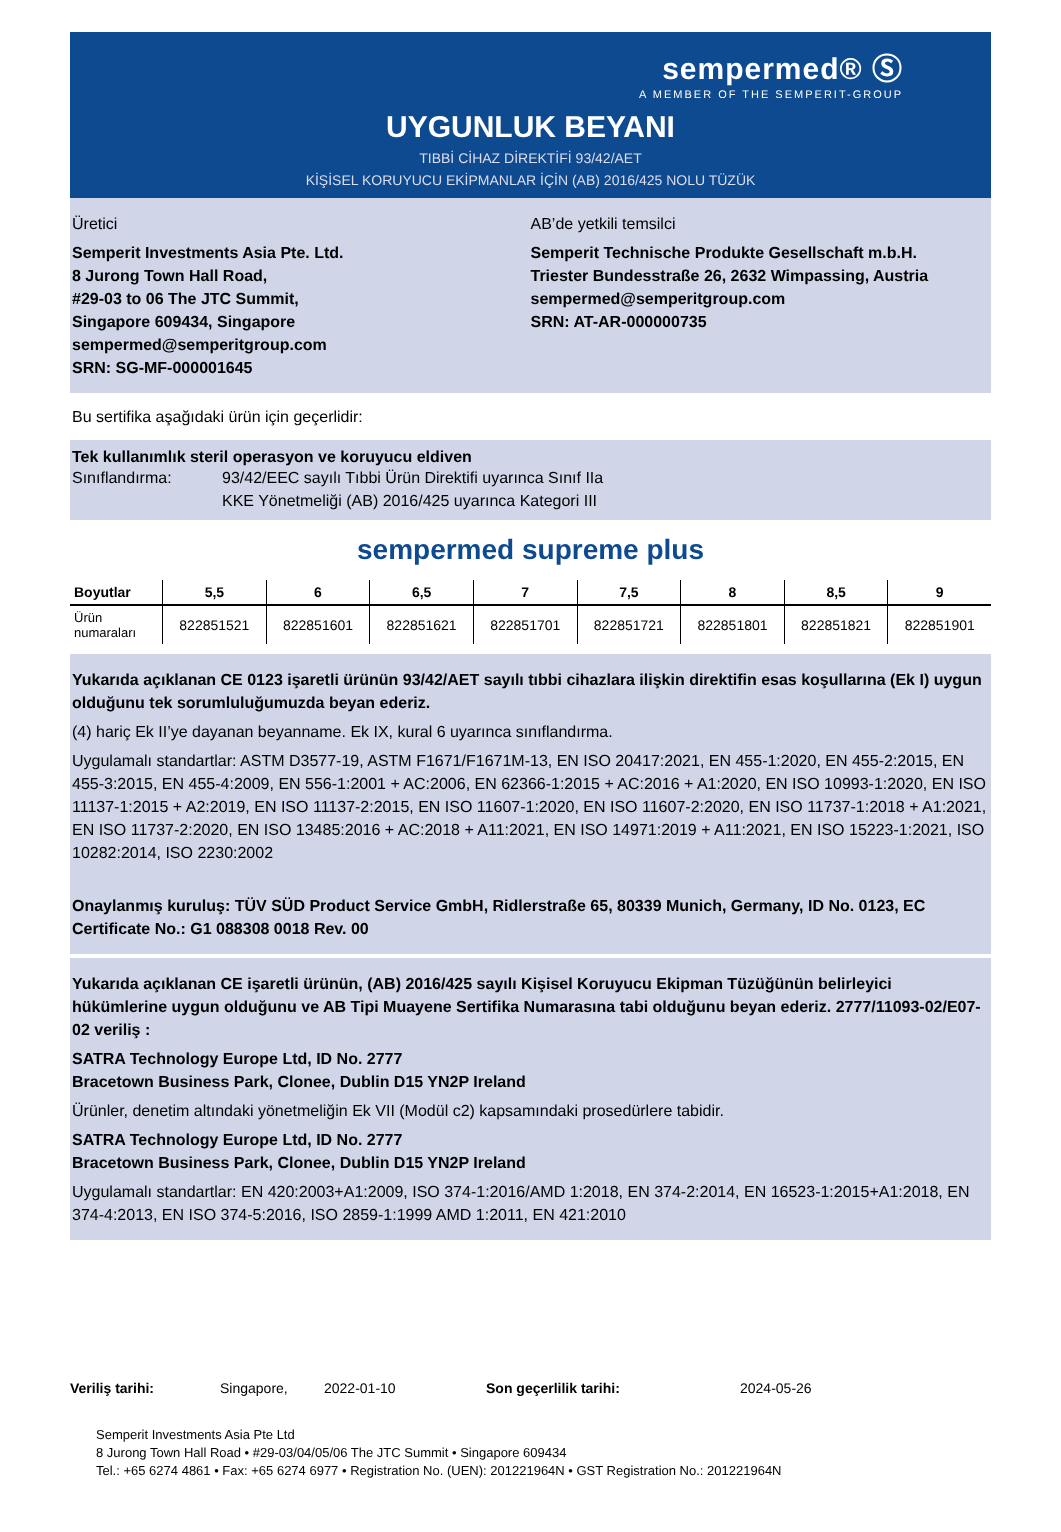sempermed® Ⓢ
A MEMBER OF THE SEMPERIT-GROUP
UYGUNLUK BEYANI
TIBBİ CİHAZ DİREKTİFİ 93/42/AET
KİŞİSEL KORUYUCU EKİPMANLAR İÇİN (AB) 2016/425 NOLU TÜZÜK
Üretici
Semperit Investments Asia Pte. Ltd.
8 Jurong Town Hall Road,
#29-03 to 06 The JTC Summit,
Singapore 609434, Singapore
sempermed@semperitgroup.com
SRN: SG-MF-000001645
AB’de yetkili temsilci
Semperit Technische Produkte Gesellschaft m.b.H.
Triester Bundesstraße 26, 2632 Wimpassing, Austria
sempermed@semperitgroup.com
SRN: AT-AR-000000735
Bu sertifika aşağıdaki ürün için geçerlidir:
Tek kullanımlık steril operasyon ve koruyucu eldiven
Sınıflandırma: 93/42/EEC sayılı Tıbbi Ürün Direktifi uyarınca Sınıf IIa
KKE Yönetmeliği (AB) 2016/425 uyarınca Kategori III
sempermed supreme plus
| Boyutlar | 5,5 | 6 | 6,5 | 7 | 7,5 | 8 | 8,5 | 9 |
| --- | --- | --- | --- | --- | --- | --- | --- | --- |
| Ürün numaraları | 822851521 | 822851601 | 822851621 | 822851701 | 822851721 | 822851801 | 822851821 | 822851901 |
Yukarıda açıklanan CE 0123 işaretli ürünün 93/42/AET sayılı tıbbi cihazlara ilişkin direktifin esas koşullarına (Ek I) uygun olduğunu tek sorumluluğumuzda beyan ederiz.
(4) hariç Ek II’ye dayanan beyanname. Ek IX, kural 6 uyarınca sınıflandırma.
Uygulamalı standartlar: ASTM D3577-19, ASTM F1671/F1671M-13, EN ISO 20417:2021, EN 455-1:2020, EN 455-2:2015, EN 455-3:2015, EN 455-4:2009, EN 556-1:2001 + AC:2006, EN 62366-1:2015 + AC:2016 + A1:2020, EN ISO 10993-1:2020, EN ISO 11137-1:2015 + A2:2019, EN ISO 11137-2:2015, EN ISO 11607-1:2020, EN ISO 11607-2:2020, EN ISO 11737-1:2018 + A1:2021, EN ISO 11737-2:2020, EN ISO 13485:2016 + AC:2018 + A11:2021, EN ISO 14971:2019 + A11:2021, EN ISO 15223-1:2021, ISO 10282:2014, ISO 2230:2002
Onaylanmış kuruluş: TÜV SÜD Product Service GmbH, Ridlerstraße 65, 80339 Munich, Germany, ID No. 0123, EC Certificate No.: G1 088308 0018 Rev. 00
Yukarıda açıklanan CE işaretli ürünün, (AB) 2016/425 sayılı Kişisel Koruyucu Ekipman Tüzüğünün belirleyici hükümlerine uygun olduğunu ve AB Tipi Muayene Sertifika Numarasına tabi olduğunu beyan ederiz. 2777/11093-02/E07-02 veriliş :
SATRA Technology Europe Ltd, ID No. 2777
Bracetown Business Park, Clonee, Dublin D15 YN2P Ireland
Ürünler, denetim altındaki yönetmeliğin Ek VII (Modül c2) kapsamındaki prosedürlere tabidir.
SATRA Technology Europe Ltd, ID No. 2777
Bracetown Business Park, Clonee, Dublin D15 YN2P Ireland
Uygulamalı standartlar: EN 420:2003+A1:2009, ISO 374-1:2016/AMD 1:2018, EN 374-2:2014, EN 16523-1:2015+A1:2018, EN 374-4:2013, EN ISO 374-5:2016, ISO 2859-1:1999 AMD 1:2011, EN 421:2010
Veriliş tarihi: Singapore, 2022-01-10 Son geçerlilik tarihi: 2024-05-26
Semperit Investments Asia Pte Ltd
8 Jurong Town Hall Road • #29-03/04/05/06 The JTC Summit • Singapore 609434
Tel.: +65 6274 4861 • Fax: +65 6274 6977 • Registration No. (UEN): 201221964N • GST Registration No.: 201221964N